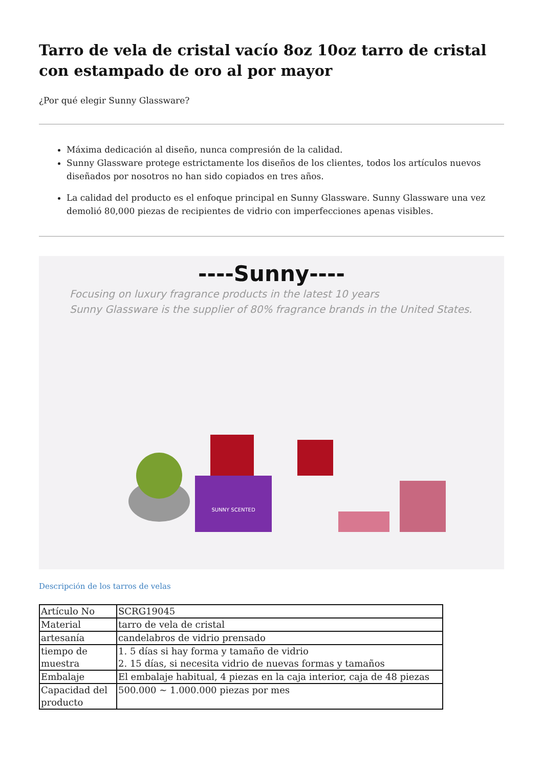Tarro de vela de cristal vacío 8oz 10oz tarro de cristal con estampado de oro al por mayor
¿Por qué elegir Sunny Glassware?
Máxima dedicación al diseño, nunca compresión de la calidad.
Sunny Glassware protege estrictamente los diseños de los clientes, todos los artículos nuevos diseñados por nosotros no han sido copiados en tres años.
La calidad del producto es el enfoque principal en Sunny Glassware. Sunny Glassware una vez demolió 80,000 piezas de recipientes de vidrio con imperfecciones apenas visibles.
----Sunny----
Focusing on luxury fragrance products in the latest 10 years
Sunny Glassware is the supplier of 80% fragrance brands in the United States.
SUNNY SCENTED
Descripción de los tarros de velas
| Artículo No | SCRG19045 |
| Material | tarro de vela de cristal |
| artesanía | candelabros de vidrio prensado |
| tiempo de muestra | 1. 5 días si hay forma y tamaño de vidrio 2. 15 días, si necesita vidrio de nuevas formas y tamaños |
| Embalaje | El embalaje habitual, 4 piezas en la caja interior, caja de 48 piezas |
| Capacidad del producto | 500.000 ~ 1.000.000 piezas por mes |